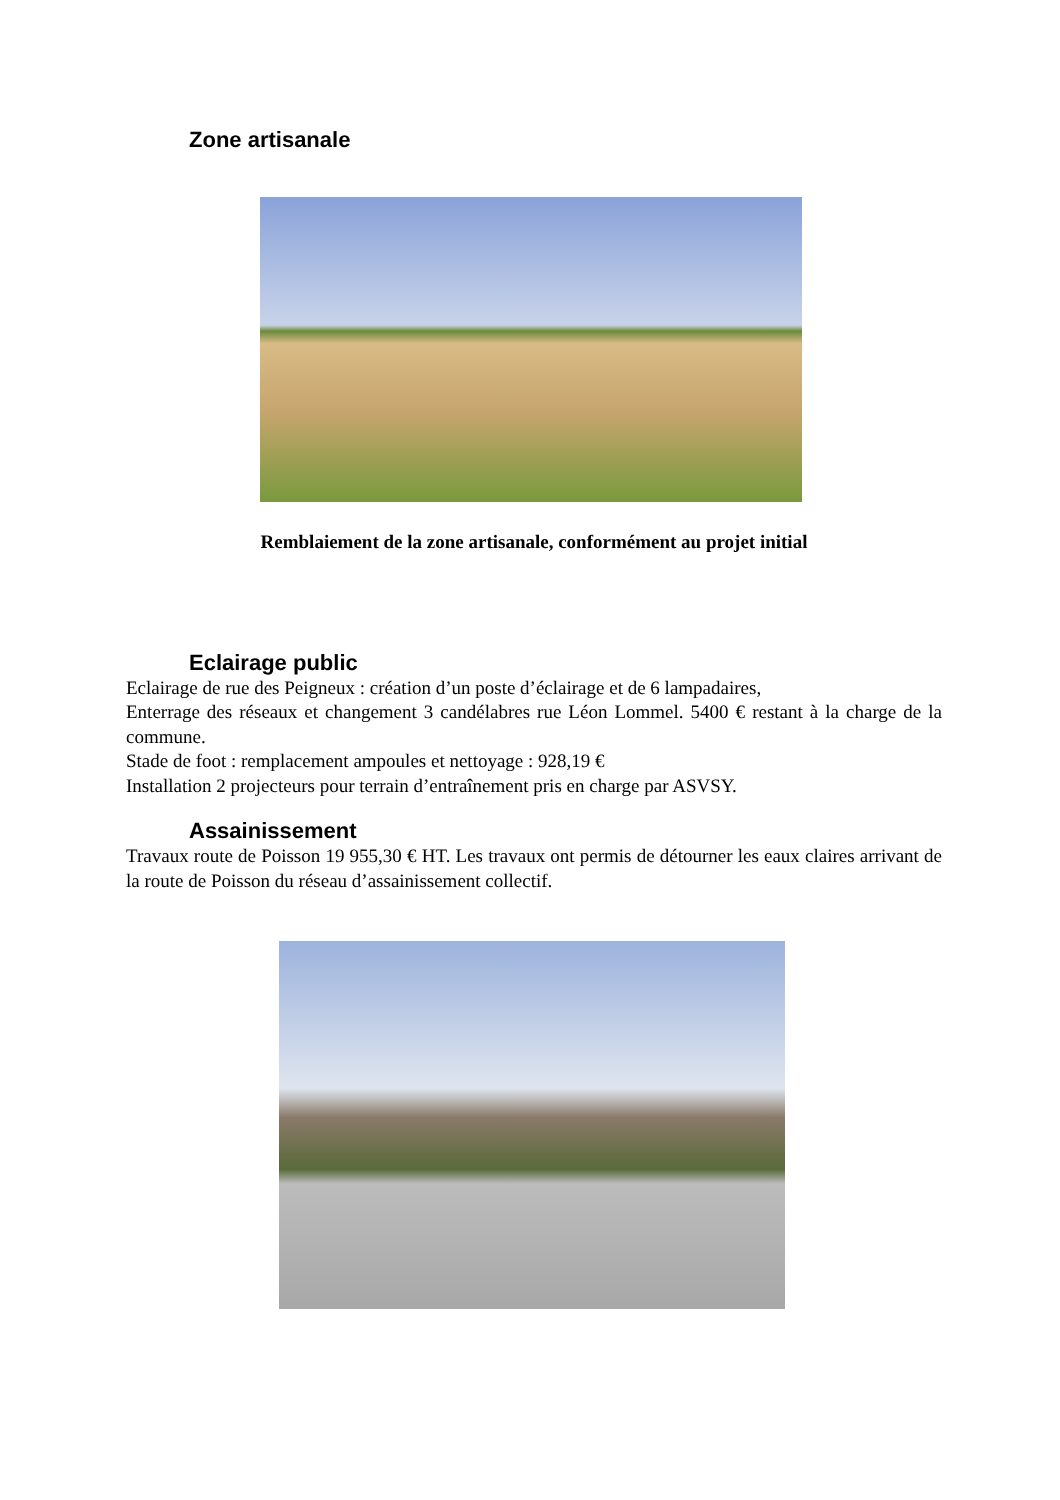Zone artisanale
Remblaiement de la zone artisanale, conformément au projet initial
Eclairage public
Eclairage de rue des Peigneux : création d’un poste d’éclairage et de 6 lampadaires,
Enterrage des réseaux et changement 3 candélabres rue Léon Lommel. 5400 € restant à la charge de la commune.
Stade de foot : remplacement ampoules et nettoyage : 928,19 €
Installation 2 projecteurs pour terrain d’entraînement pris en charge par ASVSY.
Assainissement
Travaux route de Poisson 19 955,30 € HT. Les travaux ont permis de détourner les eaux claires arrivant de la route de Poisson du réseau d’assainissement collectif.